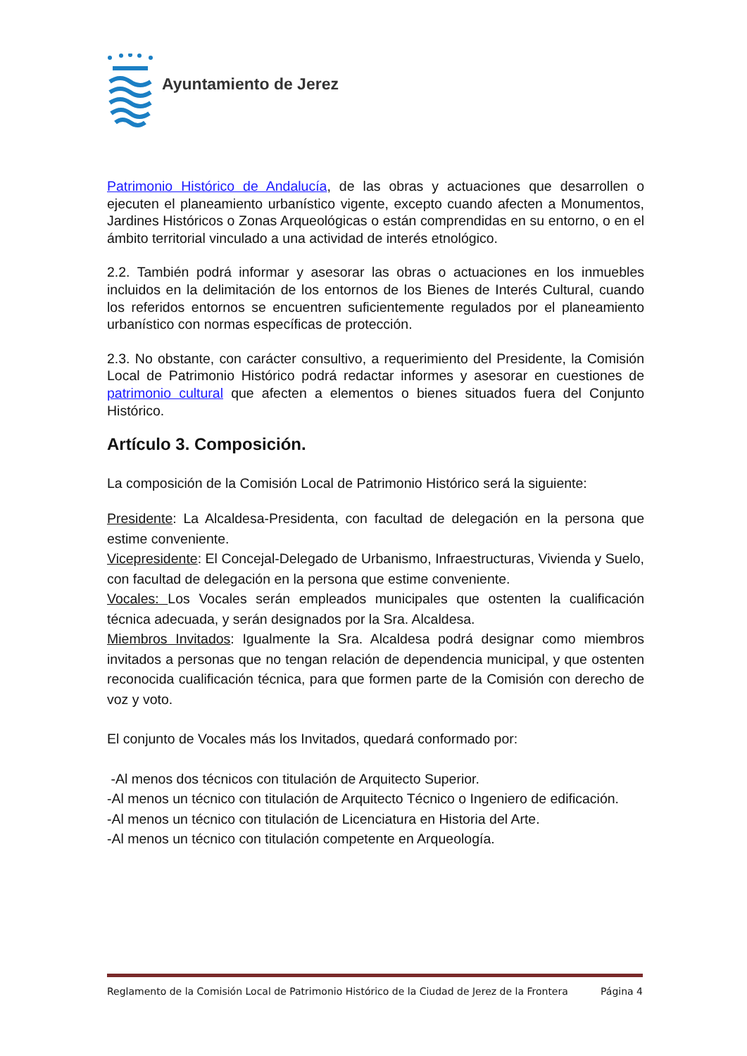Ayuntamiento de Jerez
Patrimonio Histórico de Andalucía, de las obras y actuaciones que desarrollen o ejecuten el planeamiento urbanístico vigente, excepto cuando afecten a Monumentos, Jardines Históricos o Zonas Arqueológicas o están comprendidas en su entorno, o en el ámbito territorial vinculado a una actividad de interés etnológico.
2.2. También podrá informar y asesorar las obras o actuaciones en los inmuebles incluidos en la delimitación de los entornos de los Bienes de Interés Cultural, cuando los referidos entornos se encuentren suficientemente regulados por el planeamiento urbanístico con normas específicas de protección.
2.3. No obstante, con carácter consultivo, a requerimiento del Presidente, la Comisión Local de Patrimonio Histórico podrá redactar informes y asesorar en cuestiones de patrimonio cultural que afecten a elementos o bienes situados fuera del Conjunto Histórico.
Artículo 3. Composición.
La composición de la Comisión Local de Patrimonio Histórico será la siguiente:
Presidente: La Alcaldesa-Presidenta, con facultad de delegación en la persona que estime conveniente.
Vicepresidente: El Concejal-Delegado de Urbanismo, Infraestructuras, Vivienda y Suelo, con facultad de delegación en la persona que estime conveniente.
Vocales: Los Vocales serán empleados municipales que ostenten la cualificación técnica adecuada, y serán designados por la Sra. Alcaldesa.
Miembros Invitados: Igualmente la Sra. Alcaldesa podrá designar como miembros invitados a personas que no tengan relación de dependencia municipal, y que ostenten reconocida cualificación técnica, para que formen parte de la Comisión con derecho de voz y voto.
El conjunto de Vocales más los Invitados, quedará conformado por:
-Al menos dos técnicos con titulación de Arquitecto Superior.
-Al menos un técnico con titulación de Arquitecto Técnico o Ingeniero de edificación.
-Al menos un técnico con titulación de Licenciatura en Historia del Arte.
-Al menos un técnico con titulación competente en Arqueología.
Reglamento de la Comisión Local de Patrimonio Histórico de la Ciudad de Jerez de la Frontera Página 4